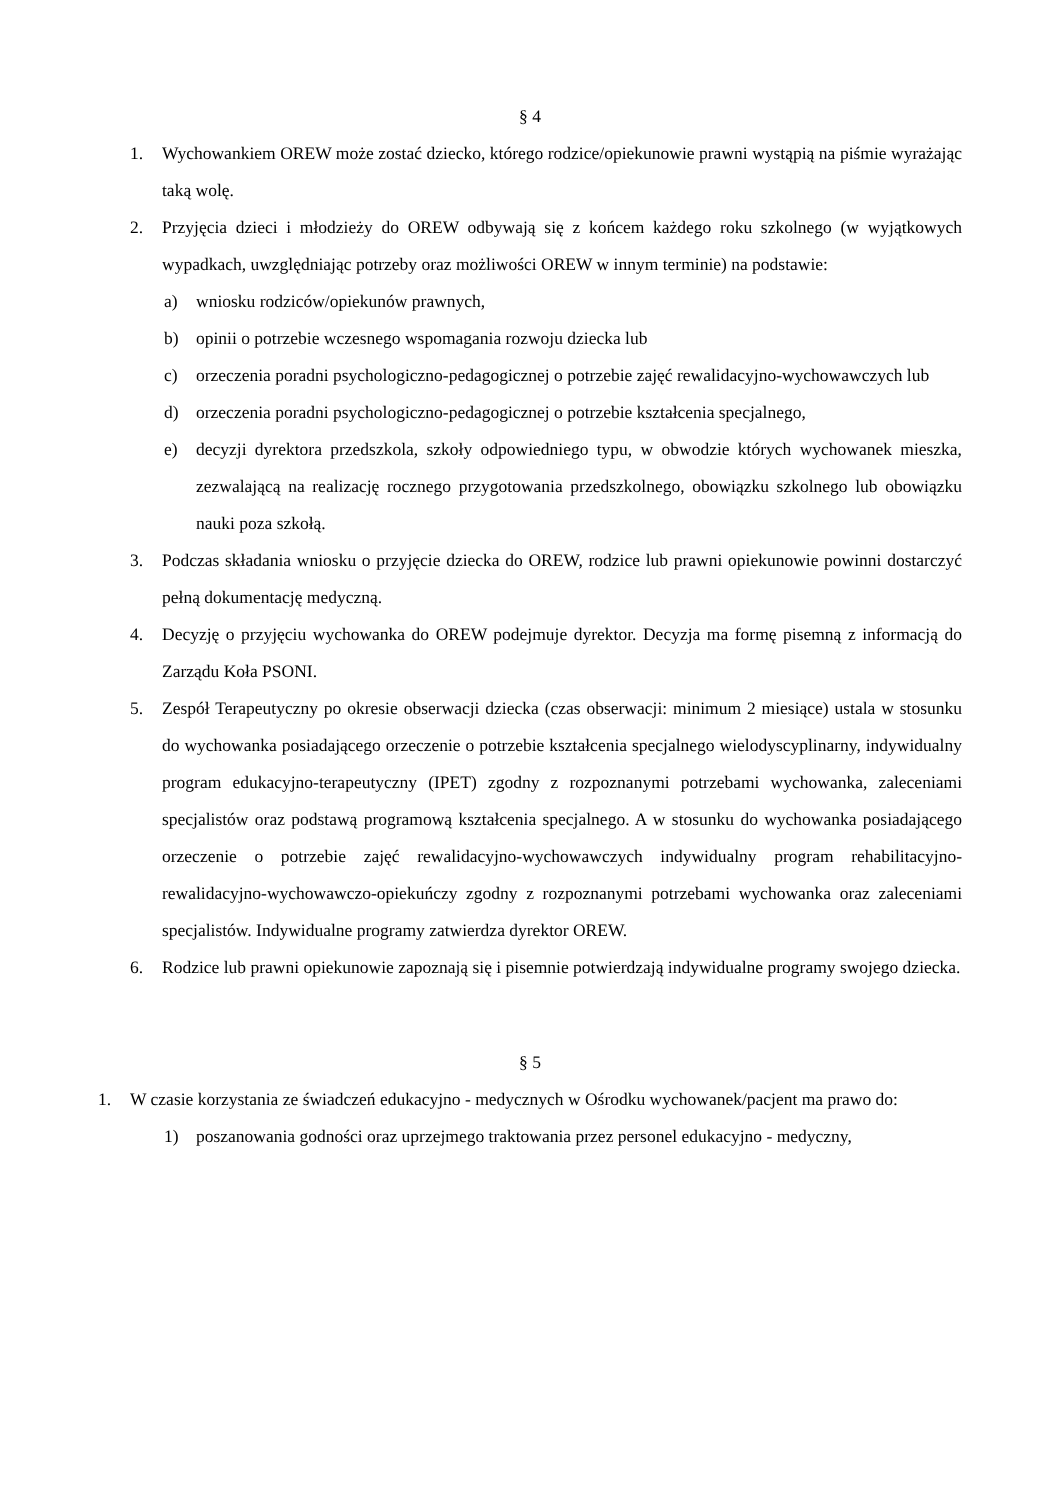§ 4
1. Wychowankiem OREW może zostać dziecko, którego rodzice/opiekunowie prawni wystąpią na piśmie wyrażając taką wolę.
2. Przyjęcia dzieci i młodzieży do OREW odbywają się z końcem każdego roku szkolnego (w wyjątkowych wypadkach, uwzględniając potrzeby oraz możliwości OREW w innym terminie) na podstawie:
a) wniosku rodziców/opiekunów prawnych,
b) opinii o potrzebie wczesnego wspomagania rozwoju dziecka lub
c) orzeczenia poradni psychologiczno-pedagogicznej o potrzebie zajęć rewalidacyjno-wychowawczych lub
d) orzeczenia poradni psychologiczno-pedagogicznej o potrzebie kształcenia specjalnego,
e) decyzji dyrektora przedszkola, szkoły odpowiedniego typu, w obwodzie których wychowanek mieszka, zezwalającą na realizację rocznego przygotowania przedszkolnego, obowiązku szkolnego lub obowiązku nauki poza szkołą.
3. Podczas składania wniosku o przyjęcie dziecka do OREW, rodzice lub prawni opiekunowie powinni dostarczyć pełną dokumentację medyczną.
4. Decyzję o przyjęciu wychowanka do OREW podejmuje dyrektor. Decyzja ma formę pisemną z informacją do Zarządu Koła PSONI.
5. Zespół Terapeutyczny po okresie obserwacji dziecka (czas obserwacji: minimum 2 miesiące) ustala w stosunku do wychowanka posiadającego orzeczenie o potrzebie kształcenia specjalnego wielodyscyplinarny, indywidualny program edukacyjno-terapeutyczny (IPET) zgodny z rozpoznanymi potrzebami wychowanka, zaleceniami specjalistów oraz podstawą programową kształcenia specjalnego. A w stosunku do wychowanka posiadającego orzeczenie o potrzebie zajęć rewalidacyjno-wychowawczych indywidualny program rehabilitacyjno-rewalidacyjno-wychowawczo-opiekuńczy zgodny z rozpoznanymi potrzebami wychowanka oraz zaleceniami specjalistów. Indywidualne programy zatwierdza dyrektor OREW.
6. Rodzice lub prawni opiekunowie zapoznają się i pisemnie potwierdzają indywidualne programy swojego dziecka.
§ 5
1. W czasie korzystania ze świadczeń edukacyjno - medycznych w Ośrodku wychowanek/pacjent ma prawo do:
1) poszanowania godności oraz uprzejmego traktowania przez personel edukacyjno - medyczny,